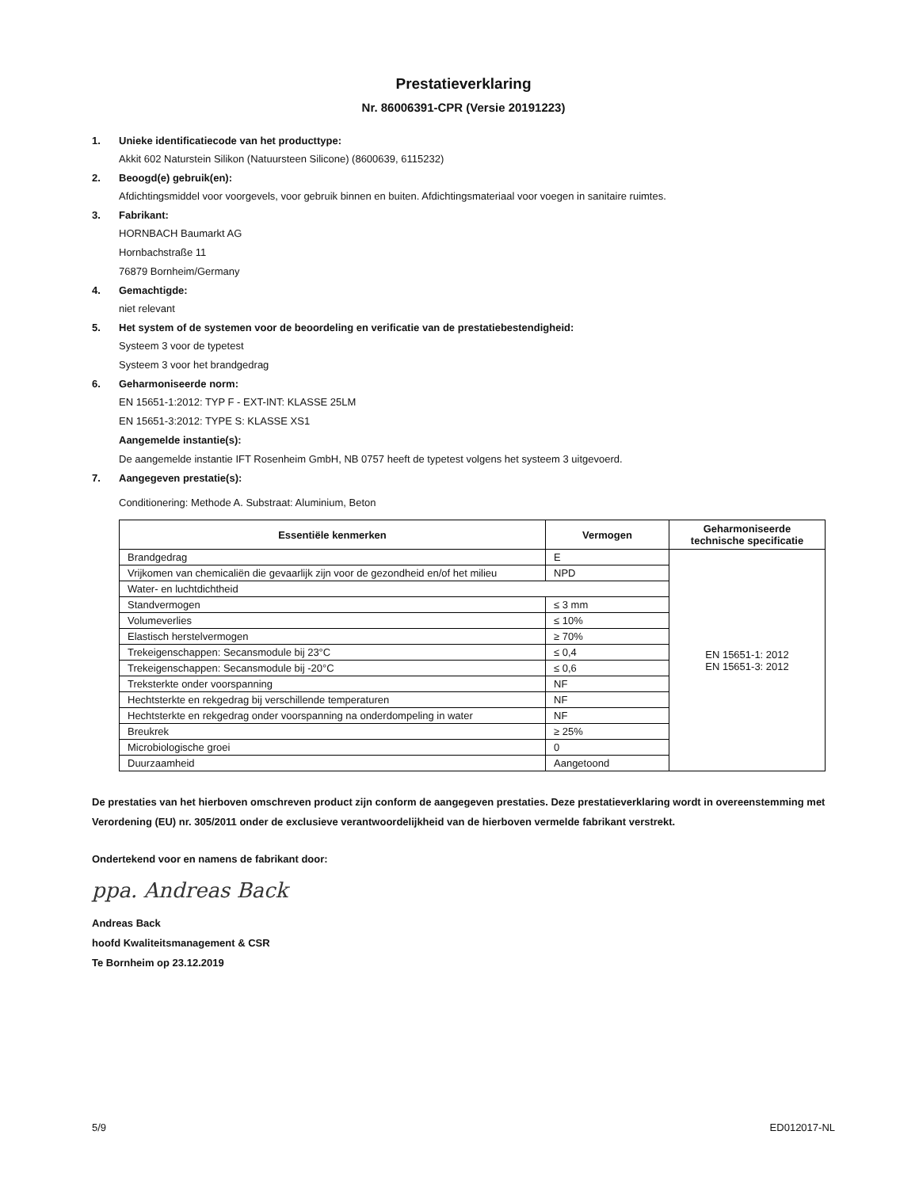Prestatieverklaring
Nr. 86006391-CPR (Versie 20191223)
1. Unieke identificatiecode van het producttype:
Akkit 602 Naturstein Silikon (Natuursteen Silicone) (8600639, 6115232)
2. Beoogd(e) gebruik(en):
Afdichtingsmiddel voor voorgevels, voor gebruik binnen en buiten. Afdichtingsmateriaal voor voegen in sanitaire ruimtes.
3. Fabrikant:
HORNBACH Baumarkt AG
Hornbachstraße 11
76879 Bornheim/Germany
4. Gemachtigde:
niet relevant
5. Het system of de systemen voor de beoordeling en verificatie van de prestatiebestendigheid:
Systeem 3 voor de typetest
Systeem 3 voor het brandgedrag
6. Geharmoniseerde norm:
EN 15651-1:2012: TYP F - EXT-INT: KLASSE 25LM
EN 15651-3:2012: TYPE S: KLASSE XS1
Aangemelde instantie(s):
De aangemelde instantie IFT Rosenheim GmbH, NB 0757 heeft de typetest volgens het systeem 3 uitgevoerd.
7. Aangegeven prestatie(s):
Conditionering: Methode A. Substraat: Aluminium, Beton
| Essentiële kenmerken | Vermogen | Geharmoniseerde technische specificatie |
| --- | --- | --- |
| Brandgedrag | E | EN 15651-1: 2012 EN 15651-3: 2012 |
| Vrijkomen van chemicaliën die gevaarlijk zijn voor de gezondheid en/of het milieu | NPD | |
| Water- en luchtdichtheid | | |
| Standvermogen | ≤ 3 mm | |
| Volumeverlies | ≤ 10% | |
| Elastisch herstelvermogen | ≥ 70% | |
| Trekeigenschappen: Secansmodule bij 23°C | ≤ 0,4 | |
| Trekeigenschappen: Secansmodule bij -20°C | ≤ 0,6 | |
| Treksterkte onder voorspanning | NF | |
| Hechtsterkte en rekgedrag bij verschillende temperaturen | NF | |
| Hechtsterkte en rekgedrag onder voorspanning na onderdompeling in water | NF | |
| Breukrek | ≥ 25% | |
| Microbiologische groei | 0 | |
| Duurzaamheid | Aangetoond | |
De prestaties van het hierboven omschreven product zijn conform de aangegeven prestaties. Deze prestatieverklaring wordt in overeenstemming met Verordening (EU) nr. 305/2011 onder de exclusieve verantwoordelijkheid van de hierboven vermelde fabrikant verstrekt.
Ondertekend voor en namens de fabrikant door:
ppa. Andreas Back
Andreas Back
hoofd Kwaliteitsmanagement & CSR
Te Bornheim op 23.12.2019
5/9 ED012017-NL